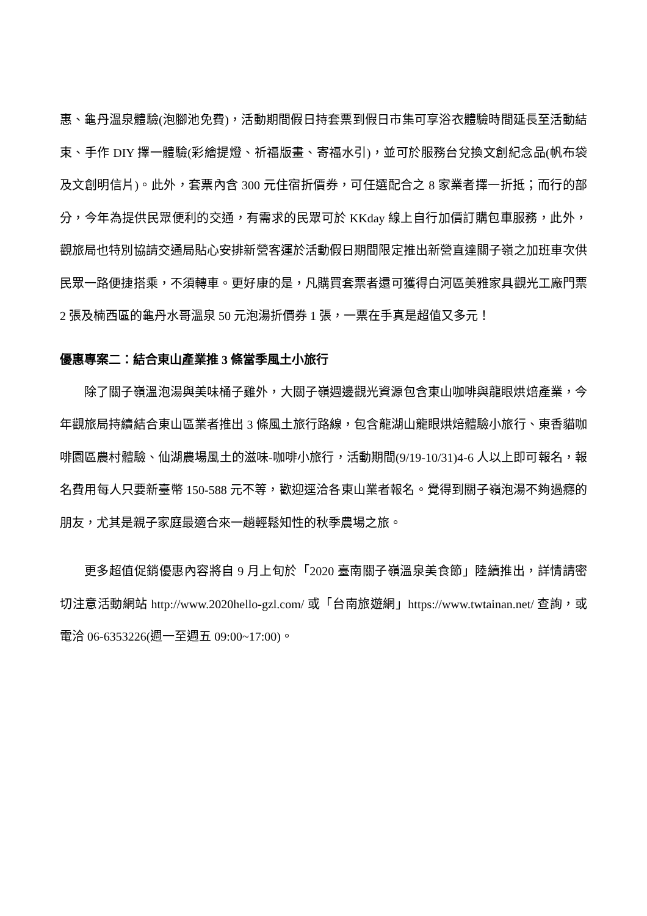惠、龜丹溫泉體驗(泡腳池免費)，活動期間假日持套票到假日市集可享浴衣體驗時間延長至活動結束、手作 DIY 擇一體驗(彩繪提燈、祈福版畫、寄福水引)，並可於服務台兌換文創紀念品(帆布袋及文創明信片)。此外，套票內含 300 元住宿折價券，可任選配合之 8 家業者擇一折抵；而行的部分，今年為提供民眾便利的交通，有需求的民眾可於 KKday 線上自行加價訂購包車服務，此外，觀旅局也特別協請交通局貼心安排新營客運於活動假日期間限定推出新營直達關子嶺之加班車次供民眾一路便捷搭乘，不須轉車。更好康的是，凡購買套票者還可獲得白河區美雅家具觀光工廠門票 2 張及楠西區的龜丹水哥溫泉 50 元泡湯折價券 1 張，一票在手真是超值又多元！
優惠專案二：結合東山產業推 3 條當季風土小旅行
除了關子嶺溫泡湯與美味桶子雞外，大關子嶺週邊觀光資源包含東山咖啡與龍眼烘焙產業，今年觀旅局持續結合東山區業者推出 3 條風土旅行路線，包含龍湖山龍眼烘焙體驗小旅行、東香貓咖啡園區農村體驗、仙湖農場風土的滋味-咖啡小旅行，活動期間(9/19-10/31)4-6 人以上即可報名，報名費用每人只要新臺幣 150-588 元不等，歡迎逕洽各東山業者報名。覺得到關子嶺泡湯不夠過癮的朋友，尤其是親子家庭最適合來一趟輕鬆知性的秋季農場之旅。
更多超值促銷優惠內容將自 9 月上旬於「2020 臺南關子嶺溫泉美食節」陸續推出，詳情請密切注意活動網站 http://www.2020hello-gzl.com/ 或「台南旅遊網」https://www.twtainan.net/ 查詢，或電洽 06-6353226(週一至週五 09:00~17:00)。